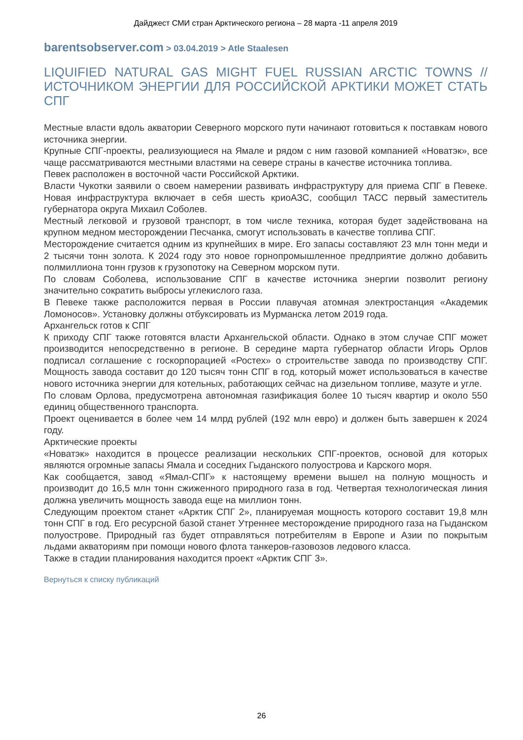Дайджест СМИ стран Арктического региона – 28 марта -11 апреля 2019
barentsobserver.com > 03.04.2019 > Atle Staalesen
LIQUIFIED NATURAL GAS MIGHT FUEL RUSSIAN ARCTIC TOWNS // ИСТОЧНИКОМ ЭНЕРГИИ ДЛЯ РОССИЙСКОЙ АРКТИКИ МОЖЕТ СТАТЬ СПГ
Местные власти вдоль акватории Северного морского пути начинают готовиться к поставкам нового источника энергии.
Крупные СПГ-проекты, реализующиеся на Ямале и рядом с ним газовой компанией «Новатэк», все чаще рассматриваются местными властями на севере страны в качестве источника топлива.
Певек расположен в восточной части Российской Арктики.
Власти Чукотки заявили о своем намерении развивать инфраструктуру для приема СПГ в Певеке. Новая инфраструктура включает в себя шесть криоАЗС, сообщил ТАСС первый заместитель губернатора округа Михаил Соболев.
Местный легковой и грузовой транспорт, в том числе техника, которая будет задействована на крупном медном месторождении Песчанка, смогут использовать в качестве топлива СПГ.
Месторождение считается одним из крупнейших в мире. Его запасы составляют 23 млн тонн меди и 2 тысячи тонн золота. К 2024 году это новое горнопромышленное предприятие должно добавить полмиллиона тонн грузов к грузопотоку на Северном морском пути.
По словам Соболева, использование СПГ в качестве источника энергии позволит региону значительно сократить выбросы углекислого газа.
В Певеке также расположится первая в России плавучая атомная электростанция «Академик Ломоносов». Установку должны отбуксировать из Мурманска летом 2019 года.
Архангельск готов к СПГ
К приходу СПГ также готовятся власти Архангельской области. Однако в этом случае СПГ может производится непосредственно в регионе. В середине марта губернатор области Игорь Орлов подписал соглашение с госкорпорацией «Ростех» о строительстве завода по производству СПГ. Мощность завода составит до 120 тысяч тонн СПГ в год, который может использоваться в качестве нового источника энергии для котельных, работающих сейчас на дизельном топливе, мазуте и угле.
По словам Орлова, предусмотрена автономная газификация более 10 тысяч квартир и около 550 единиц общественного транспорта.
Проект оценивается в более чем 14 млрд рублей (192 млн евро) и должен быть завершен к 2024 году.
Арктические проекты
«Новатэк» находится в процессе реализации нескольких СПГ-проектов, основой для которых являются огромные запасы Ямала и соседних Гыданского полуострова и Карского моря.
Как сообщается, завод «Ямал-СПГ» к настоящему времени вышел на полную мощность и производит до 16,5 млн тонн сжиженного природного газа в год. Четвертая технологическая линия должна увеличить мощность завода еще на миллион тонн.
Следующим проектом станет «Арктик СПГ 2», планируемая мощность которого составит 19,8 млн тонн СПГ в год. Его ресурсной базой станет Утреннее месторождение природного газа на Гыданском полуострове. Природный газ будет отправляться потребителям в Европе и Азии по покрытым льдами акваториям при помощи нового флота танкеров-газовозов ледового класса.
Также в стадии планирования находится проект «Арктик СПГ 3».
Вернуться к списку публикаций
26